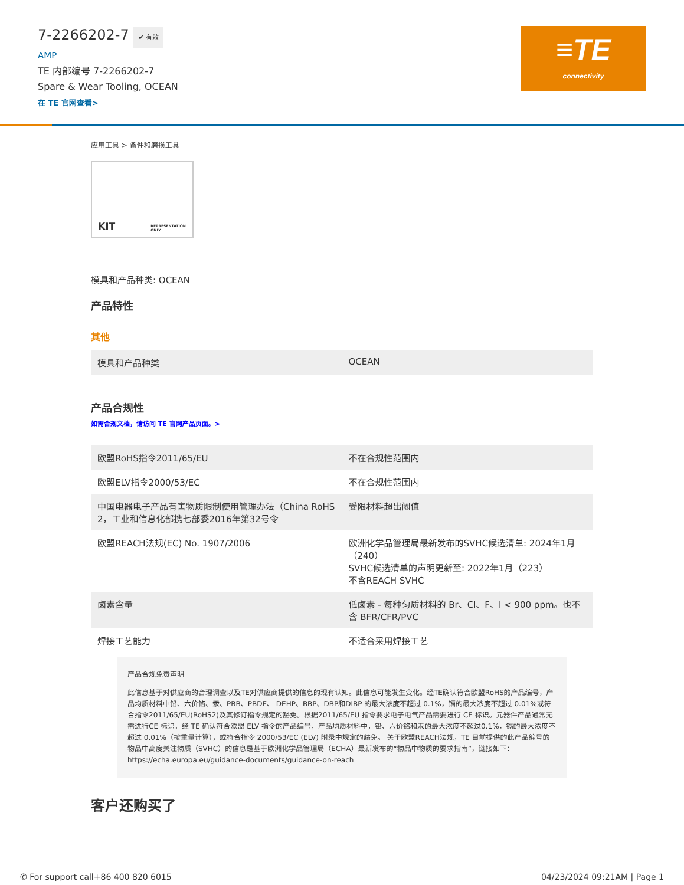7-2266202-7 ✔ 有效
AMP
TE 内部编号 7-2266202-7
Spare & Wear Tooling, OCEAN
在 TE 官网查看>
≡TE
connectivity
应用工具 > 备件和磨损工具
KIT REPRESENTATION ONLY
模具和产品种类: OCEAN
产品特性
其他
| 模具和产品种类 | OCEAN |
产品合规性
如需合规文档，请访问 TE 官网产品页面。>
| 欧盟RoHS指令2011/65/EU | 不在合规性范围内 |
| 欧盟ELV指令2000/53/EC | 不在合规性范围内 |
| 中国电器电子产品有害物质限制使用管理办法（China RoHS 2，工业和信息化部携七部委2016年第32号令 | 受限材料超出阈值 |
| 欧盟REACH法规(EC) No. 1907/2006 | 欧洲化学品管理局最新发布的SVHC候选清单: 2024年1月（240） SVHC候选清单的声明更新至: 2022年1月（223） 不含REACH SVHC |
| 卤素含量 | 低卤素 - 每种匀质材料的 Br、Cl、F、I < 900 ppm。也不含 BFR/CFR/PVC |
| 焊接工艺能力 | 不适合采用焊接工艺 |
产品合规免责声明
此信息基于对供应商的合理调查以及TE对供应商提供的信息的现有认知。此信息可能发生变化。经TE确认符合欧盟RoHS的产品编号，产品均质材料中铅、六价铬、汞、PBB、PBDE、 DEHP、BBP、DBP和DIBP 的最大浓度不超过 0.1%，镉的最大浓度不超过 0.01%或符合指令2011/65/EU(RoHS2)及其修订指令规定的豁免。根据2011/65/EU 指令要求电子电气产品需要进行 CE 标识。元器件产品通常无需进行CE 标识。经 TE 确认符合欧盟 ELV 指令的产品编号，产品均质材料中，铅、六价铬和汞的最大浓度不超过0.1%，镉的最大浓度不超过 0.01%（按重量计算），或符合指令 2000/53/EC (ELV) 附录中规定的豁免。 关于欧盟REACH法规，TE 目前提供的此产品编号的物品中高度关注物质（SVHC）的信息是基于欧洲化学品管理局（ECHA）最新发布的“物品中物质的要求指南”，链接如下：https://echa.europa.eu/guidance-documents/guidance-on-reach
客户还购买了
✆ For support call+86 400 820 6015 04/23/2024 09:21AM | Page 1